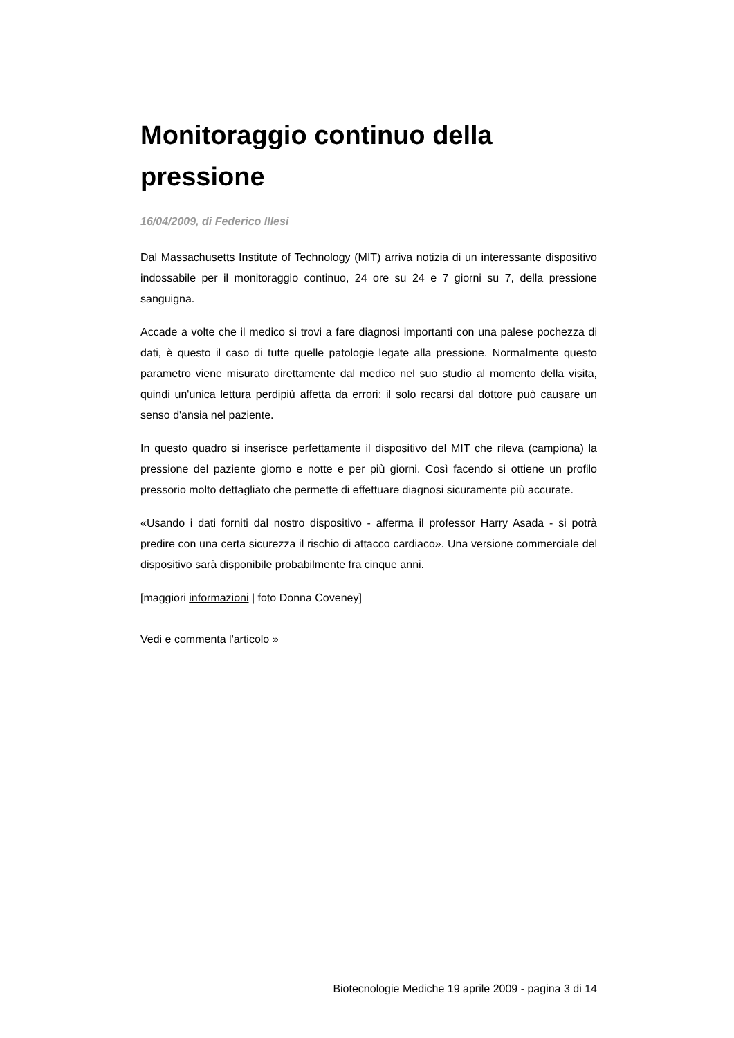Monitoraggio continuo della pressione
16/04/2009, di Federico Illesi
Dal Massachusetts Institute of Technology (MIT) arriva notizia di un interessante dispositivo indossabile per il monitoraggio continuo, 24 ore su 24 e 7 giorni su 7, della pressione sanguigna.
Accade a volte che il medico si trovi a fare diagnosi importanti con una palese pochezza di dati, è questo il caso di tutte quelle patologie legate alla pressione. Normalmente questo parametro viene misurato direttamente dal medico nel suo studio al momento della visita, quindi un'unica lettura perdipiù affetta da errori: il solo recarsi dal dottore può causare un senso d'ansia nel paziente.
In questo quadro si inserisce perfettamente il dispositivo del MIT che rileva (campiona) la pressione del paziente giorno e notte e per più giorni. Così facendo si ottiene un profilo pressorio molto dettagliato che permette di effettuare diagnosi sicuramente più accurate.
«Usando i dati forniti dal nostro dispositivo - afferma il professor Harry Asada - si potrà predire con una certa sicurezza il rischio di attacco cardiaco». Una versione commerciale del dispositivo sarà disponibile probabilmente fra cinque anni.
[maggiori informazioni | foto Donna Coveney]
Vedi e commenta l'articolo »
Biotecnologie Mediche 19 aprile 2009 - pagina 3 di 14